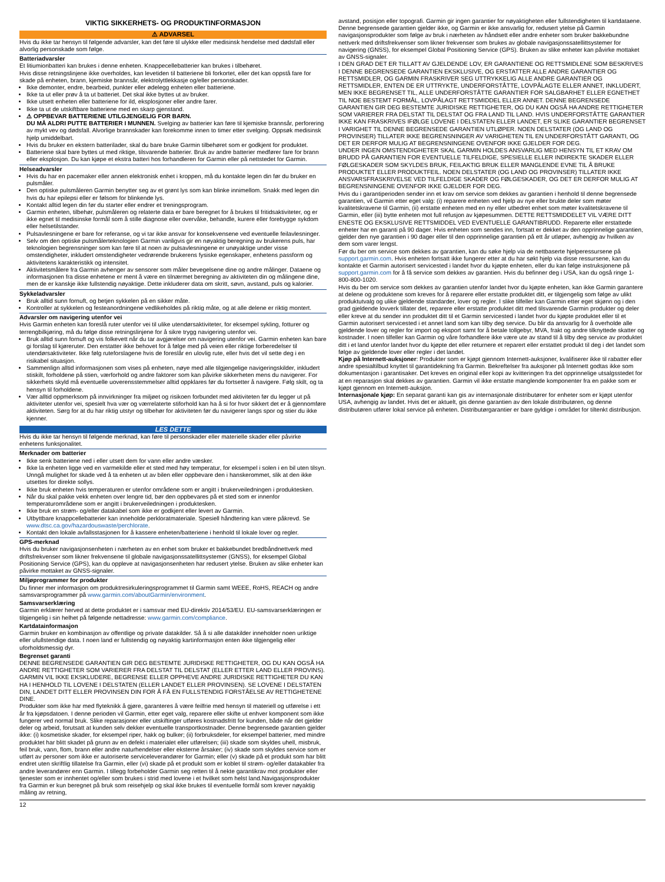VIKTIG SIKKERHETS- OG PRODUKTINFORMASJON
⚠ ADVARSEL
Hvis du ikke tar hensyn til følgende advarsler, kan det føre til ulykke eller medisinsk hendelse med dødsfall eller alvorlig personskade som følge.
Batteriadvarsler
Et litiumionbatteri kan brukes i denne enheten. Knappecellebatterier kan brukes i tilbehøret.
Hvis disse retningslinjene ikke overholdes, kan levetiden til batteriene bli forkortet, eller det kan oppstå fare for skade på enheten, brann, kjemiske brannsår, elektrolyttlekkasje og/eller personskader.
Ikke demonter, endre, bearbeid, punkter eller ødelegg enheten eller batteriene.
Ikke ta ut eller prøv å ta ut batteriet. Det skal ikke byttes ut av bruker.
Ikke utsett enheten eller batteriene for ild, eksplosjoner eller andre farer.
Ikke ta ut de utskiftbare batteriene med en skarp gjenstand.
⚠ OPPBEVAR BATTERIENE UTILGJENGELIG FOR BARN.
DU MÅ ALDRI PUTTE BATTERIER I MUNNEN. Svelging av batterier kan føre til kjemiske brannsår, perforering av mykt vev og dødsfall. Alvorlige brannskader kan forekomme innen to timer etter svelging. Oppsøk medisinsk hjelp umiddelbart.
Hvis du bruker en ekstern batterilader, skal du bare bruke Garmin tilbehøret som er godkjent for produktet.
Batteriene skal bare byttes ut med riktige, tilsvarende batterier. Bruk av andre batterier medfører fare for brann eller eksplosjon. Du kan kjøpe et ekstra batteri hos forhandleren for Garmin eller på nettstedet for Garmin.
Helseadvarsler
Hvis du har en pacemaker eller annen elektronisk enhet i kroppen, må du kontakte legen din før du bruker en pulsmåler.
Den optiske pulsmåleren Garmin benytter seg av et grønt lys som kan blinke innimellom. Snakk med legen din hvis du har epilepsi eller er følsom for blinkende lys.
Kontakt alltid legen din før du starter eller endrer et treningsprogram.
Garmin enheten, tilbehør, pulsmåleren og relaterte data er bare beregnet for å brukes til fritidsaktiviteter, og er ikke egnet til medisinske formål som å stille diagnose eller overvåke, behandle, kurere eller forebygge sykdom eller helsetilstander.
Pulsavlesningene er bare for referanse, og vi tar ikke ansvar for konsekvensene ved eventuelle feilavlesninger.
Selv om den optiske pulsmålerteknologien Garmin vanligvis gir en nøyaktig beregning av brukerens puls, har teknologien begrensninger som kan føre til at noen av pulsavlesningene er unøyaktige under visse omstendigheter, inkludert omstendigheter vedrørende brukerens fysiske egenskaper, enhetens passform og aktivitetens karakteristikk og intensitet.
Aktivitetsmålere fra Garmin avhenger av sensorer som måler bevegelsene dine og andre målinger. Dataene og informasjonen fra disse enhetene er ment å være en tilnærmet beregning av aktiviteten din og målingene dine, men de er kanskje ikke fullstendig nøyaktige. Dette inkluderer data om skritt, søvn, avstand, puls og kalorier.
Sykkeladvarsler
Bruk alltid sunn fornuft, og betjen sykkelen på en sikker måte.
Kontroller at sykkelen og festeanordningene vedlikeholdes på riktig måte, og at alle delene er riktig montert.
Advarsler om navigering utenfor vei
Hvis Garmin enheten kan foreslå ruter utenfor vei til ulike utendørsaktiviteter, for eksempel sykling, fotturer og terrengbilkjøring, må du følge disse retningslinjene for å sikre trygg navigering utenfor vei.
Bruk alltid sunn fornuft og vis folkevett når du tar avgjørelser om navigering utenfor vei. Garmin enheten kan bare gi forslag til kjøreruter. Den erstatter ikke behovet for å følge med på veien eller riktige forberedelser til utendørsaktiviteter. Ikke følg ruteforslagene hvis de foreslår en ulovlig rute, eller hvis det vil sette deg i en risikabel situasjon.
Sammenlign alltid informasjonen som vises på enheten, nøye med alle tilgjengelige navigeringskilder, inkludert stiskilt, forholdene på stien, værforhold og andre faktorer som kan påvirke sikkerheten mens du navigerer. For sikkerhets skyld må eventuelle uoverensstemmelser alltid oppklares før du fortsetter å navigere. Følg skilt, og ta hensyn til forholdene.
Vær alltid oppmerksom på innvirkninger fra miljøet og risikoen forbundet med aktiviteten før du legger ut på aktiviteter utenfor vei, spesielt hva vær og værrelaterte stiforhold kan ha å si for hvor sikkert det er å gjennomføre aktiviteten. Sørg for at du har riktig utstyr og tilbehør for aktiviteten før du navigerer langs spor og stier du ikke kjenner.
LES DETTE
Hvis du ikke tar hensyn til følgende merknad, kan føre til personskader eller materielle skader eller påvirke enhetens funksjonalitet.
Merknader om batterier
Ikke senk batteriene ned i eller utsett dem for vann eller andre væsker.
Ikke la enheten ligge ved en varmekilde eller et sted med høy temperatur, for eksempel i solen i en bil uten tilsyn. Unngå mulighet for skade ved å ta enheten ut av bilen eller oppbevare den i hanskerommet, slik at den ikke utsettes for direkte sollys.
Ikke bruk enheten hvis temperaturen er utenfor områdene som er angitt i brukerveiledningen i produktesken.
Når du skal pakke vekk enheten over lengre tid, bør den oppbevares på et sted som er innenfor temperaturområdene som er angitt i brukerveiledningen i produktesken.
Ikke bruk en strøm- og/eller datakabel som ikke er godkjent eller levert av Garmin.
Utbyttbare knappcellebatterier kan inneholde perkloratmateriale. Spesiell håndtering kan være påkrevd. Se www.dtsc.ca.gov/hazardouswaste/perchlorate.
Kontakt den lokale avfallsstasjonen for å kassere enheten/batteriene i henhold til lokale lover og regler.
GPS-merknad
Hvis du bruker navigasjonsenheten i nærheten av en enhet som bruker et bakkebundet bredbåndnettverk med driftsfrekvenser som likner frekvensene til globale navigasjonssatellittsystemer (GNSS), for eksempel Global Positioning Service (GPS), kan du oppleve at navigasjonsenheten har redusert ytelse. Bruken av slike enheter kan påvirke mottaket av GNSS-signaler.
Miljøprogrammer for produkter
Du finner mer informasjon om produktresirkuleringsprogrammet til Garmin samt WEEE, RoHS, REACH og andre samsvarsprogrammer på www.garmin.com/aboutGarmin/environment.
Samsvarserklæring
Garmin erklærer herved at dette produktet er i samsvar med EU-direktiv 2014/53/EU. EU-samsvarserklæringen er tilgjengelig i sin helhet på følgende nettadresse: www.garmin.com/compliance.
Kartdatainformasjon
Garmin bruker en kombinasjon av offentlige og private datakilder. Så å si alle datakilder inneholder noen uriktige eller ufullstendige data. I noen land er fullstendig og nøyaktig kartinformasjon enten ikke tilgjengelig eller uforholdsmessig dyr.
Begrenset garanti
DENNE BEGRENSEDE GARANTIEN GIR DEG BESTEMTE JURIDISKE RETTIGHETER, OG DU KAN OGSÅ HA ANDRE RETTIGHETER SOM VARIERER FRA DELSTAT TIL DELSTAT (ELLER ETTER LAND ELLER PROVINS). GARMIN VIL IKKE EKSKLUDERE, BEGRENSE ELLER OPPHEVE ANDRE JURIDISKE RETTIGHETER DU KAN HA I HENHOLD TIL LOVENE I DELSTATEN (ELLER LANDET ELLER PROVINSEN). SE LOVENE I DELSTATEN DIN, LANDET DITT ELLER PROVINSEN DIN FOR Å FÅ EN FULLSTENDIG FORSTÅELSE AV RETTIGHETENE DINE.
Produkter som ikke har med flyteknikk å gjøre, garanteres å være feilfrie med hensyn til materiell og utførelse i ett år fra kjøpsdatoen. I denne perioden vil Garmin, etter eget valg, reparere eller skifte ut enhver komponent som ikke fungerer ved normal bruk. Slike reparasjoner eller utskiftinger utføres kostnadsfritt for kunden, både når det gjelder deler og arbeid, forutsatt at kunden selv dekker eventuelle transportkostnader. Denne begrensede garantien gjelder ikke: (i) kosmetiske skader, for eksempel riper, hakk og bulker; (ii) forbruksdeler, for eksempel batterier, med mindre produktet har blitt skadet på grunn av en defekt i materialet eller utførelsen; (iii) skade som skyldes uhell, misbruk, feil bruk, vann, flom, brann eller andre naturhendelser eller eksterne årsaker; (iv) skade som skyldes service som er utført av personer som ikke er autoriserte serviceleverandører for Garmin; eller (v) skade på et produkt som har blitt endret uten skriftlig tillatelse fra Garmin, eller (vi) skade på et produkt som er koblet til strøm- og/eller datakabler fra andre leverandører enn Garmin. I tillegg forbeholder Garmin seg retten til å nekte garantikrav mot produkter eller tjenester som er innhentet og/eller som brukes i strid med lovene i et hvilket som helst land.Navigasjonsprodukter fra Garmin er kun beregnet på bruk som reisehjelp og skal ikke brukes til eventuelle formål som krever nøyaktig måling av retning,
avstand, posisjon eller topografi. Garmin gir ingen garantier for nøyaktigheten eller fullstendigheten til kartdataene.
Denne begrensede garantien gjelder ikke, og Garmin er ikke ansvarlig for, redusert ytelse på Garmin navigasjonsprodukter som følge av bruk i nærheten av håndsett eller andre enheter som bruker bakkebundne nettverk med driftsfrekvenser som likner frekvenser som brukes av globale navigasjonssatellittsystemer for navigering (GNSS), for eksempel Global Positioning Service (GPS). Bruken av slike enheter kan påvirke mottaket av GNSS-signaler.
I DEN GRAD DET ER TILLATT AV GJELDENDE LOV, ER GARANTIENE OG RETTSMIDLENE SOM BESKRIVES I DENNE BEGRENSEDE GARANTIEN EKSKLUSIVE, OG ERSTATTER ALLE ANDRE GARANTIER OG RETTSMIDLER, OG GARMIN FRASKRIVER SEG UTTRYKKELIG ALLE ANDRE GARANTIER OG RETTSMIDLER, ENTEN DE ER UTTRYKTE, UNDERFORSTÅTTE, LOVPÅLAGTE ELLER ANNET, INKLUDERT, MEN IKKE BEGRENSET TIL, ALLE UNDERFORSTÅTTE GARANTIER FOR SALGBARHET ELLER EGNETHET TIL NOE BESTEMT FORMÅL, LOVPÅLAGT RETTSMIDDEL ELLER ANNET. DENNE BEGRENSEDE GARANTIEN GIR DEG BESTEMTE JURIDISKE RETTIGHETER, OG DU KAN OGSÅ HA ANDRE RETTIGHETER SOM VARIERER FRA DELSTAT TIL DELSTAT OG FRA LAND TIL LAND. HVIS UNDERFORSTÅTTE GARANTIER IKKE KAN FRASKRIVES IFØLGE LOVENE I DELSTATEN ELLER LANDET, ER SLIKE GARANTIER BEGRENSET I VARIGHET TIL DENNE BEGRENSEDE GARANTIEN UTLØPER. NOEN DELSTATER (OG LAND OG PROVINSER) TILLATER IKKE BEGRENSNINGER AV VARIGHETEN TIL EN UNDERFORSTÅTT GARANTI, OG DET ER DERFOR MULIG AT BEGRENSNINGENE OVENFOR IKKE GJELDER FOR DEG.
UNDER INGEN OMSTENDIGHETER SKAL GARMIN HOLDES ANSVARLIG MED HENSYN TIL ET KRAV OM BRUDD PÅ GARANTIEN FOR EVENTUELLE TILFELDIGE, SPESIELLE ELLER INDIREKTE SKADER ELLER FØLGESKADER SOM SKYLDES BRUK, FEILAKTIG BRUK ELLER MANGLENDE EVNE TIL Å BRUKE PRODUKTET ELLER PRODUKTFEIL. NOEN DELSTATER (OG LAND OG PROVINSER) TILLATER IKKE ANSVARSFRASKRIVELSE VED TILFELDIGE SKADER OG FØLGESKADER, OG DET ER DERFOR MULIG AT BEGRENSNINGENE OVENFOR IKKE GJELDER FOR DEG.
Hvis du i garantiperioden sender inn et krav om service som dekkes av garantien i henhold til denne begrensede garantien, vil Garmin etter eget valg: (i) reparere enheten ved hjelp av nye eller brukte deler som møter kvalitetskravene til Garmin, (ii) erstatte enheten med en ny eller utbedret enhet som møter kvalitetskravene til Garmin, eller (iii) bytte enheten mot full refusjon av kjøpesummen. DETTE RETTSMIDDELET VIL VÆRE DITT ENESTE OG EKSKLUSIVE RETTSMIDDEL VED EVENTUELLE GARANTIBRUDD. Reparerte eller erstattede enheter har en garanti på 90 dager. Hvis enheten som sendes inn, fortsatt er dekket av den opprinnelige garantien, gjelder den nye garantien i 90 dager eller til den opprinnelige garantien på ett år utløper, avhengig av hvilken av dem som varer lengst.
Før du ber om service som dekkes av garantien, kan du søke hjelp via de nettbaserte hjelperessursene på support.garmin.com. Hvis enheten fortsatt ikke fungerer etter at du har søkt hjelp via disse ressursene, kan du kontakte et Garmin autorisert servicested i landet hvor du kjøpte enheten, eller du kan følge instruksjonene på support.garmin.com for å få service som dekkes av garantien. Hvis du befinner deg i USA, kan du også ringe 1-800-800-1020.
Hvis du ber om service som dekkes av garantien utenfor landet hvor du kjøpte enheten, kan ikke Garmin garantere at delene og produktene som kreves for å reparere eller erstatte produktet ditt, er tilgjengelig som følge av ulikt produktutvalg og ulike gjeldende standarder, lover og regler. I slike tilfeller kan Garmin etter eget skjønn og i den grad gjeldende lovverk tillater det, reparere eller erstatte produktet ditt med tilsvarende Garmin produkter og deler eller kreve at du sender inn produktet ditt til et Garmin servicested i landet hvor du kjøpte produktet eller til et Garmin autorisert servicested i et annet land som kan tilby deg service. Du blir da ansvarlig for å overholde alle gjeldende lover og regler for import og eksport samt for å betale tollgebyr, MVA, frakt og andre tilknyttede skatter og kostnader. I noen tilfeller kan Garmin og våre forhandlere ikke være ute av stand til å tilby deg service av produktet ditt i et land utenfor landet hvor du kjøpte det eller returnere et reparert eller erstattet produkt til deg i det landet som følge av gjeldende lover eller regler i det landet.
Kjøp på Internett-auksjoner: Produkter som er kjøpt gjennom Internett-auksjoner, kvalifiserer ikke til rabatter eller andre spesialtilbud knyttet til garantidekning fra Garmin. Bekreftelser fra auksjoner på Internett godtas ikke som dokumentasjon i garantisaker. Det kreves en original eller kopi av kvitteringen fra det opprinnelige utsalgsstedet for at en reparasjon skal dekkes av garantien. Garmin vil ikke erstatte manglende komponenter fra en pakke som er kjøpt gjennom en Internett-auksjon.
Internasjonale kjøp: En separat garanti kan gis av internasjonale distributører for enheter som er kjøpt utenfor USA, avhengig av landet. Hvis det er aktuelt, gis denne garantien av den lokale distributøren, og denne distributøren utfører lokal service på enheten. Distributørgarantier er bare gyldige i området for tiltenkt distribusjon.
12